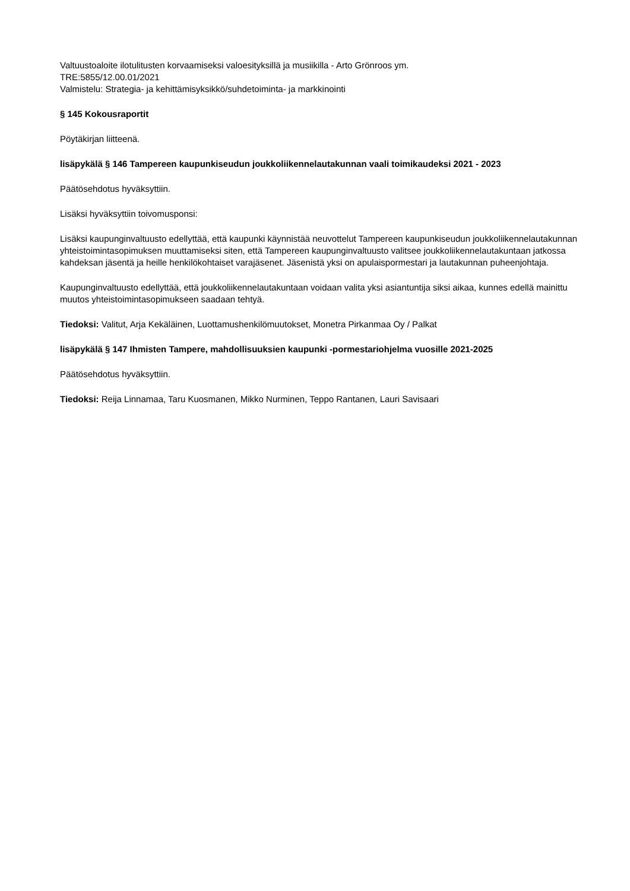Valtuustoaloite ilotulitusten korvaamiseksi valoesityksillä ja musiikilla - Arto Grönroos ym.
TRE:5855/12.00.01/2021
Valmistelu: Strategia- ja kehittämisyksikkö/suhdetoiminta- ja markkinointi
§ 145 Kokousraportit
Pöytäkirjan liitteenä.
lisäpykälä § 146 Tampereen kaupunkiseudun joukkoliikennelautakunnan vaali toimikaudeksi 2021 - 2023
Päätösehdotus hyväksyttiin.
Lisäksi hyväksyttiin toivomusponsi:
Lisäksi kaupunginvaltuusto edellyttää, että kaupunki käynnistää neuvottelut Tampereen kaupunkiseudun joukkoliikennelautakunnan yhteistoimintasopimuksen muuttamiseksi siten, että Tampereen kaupunginvaltuusto valitsee joukkoliikennelautakuntaan jatkossa kahdeksan jäsentä ja heille henkilökohtaiset varajäsenet. Jäsenistä yksi on apulaispormestari ja lautakunnan puheenjohtaja.
Kaupunginvaltuusto edellyttää, että joukkoliikennelautakuntaan voidaan valita yksi asiantuntija siksi aikaa, kunnes edellä mainittu muutos yhteistoimintasopimukseen saadaan tehtyä.
Tiedoksi: Valitut, Arja Kekäläinen, Luottamushenkilömuutokset, Monetra Pirkanmaa Oy / Palkat
lisäpykälä § 147 Ihmisten Tampere, mahdollisuuksien kaupunki -pormestariohjelma vuosille 2021-2025
Päätösehdotus hyväksyttiin.
Tiedoksi: Reija Linnamaa, Taru Kuosmanen, Mikko Nurminen, Teppo Rantanen, Lauri Savisaari